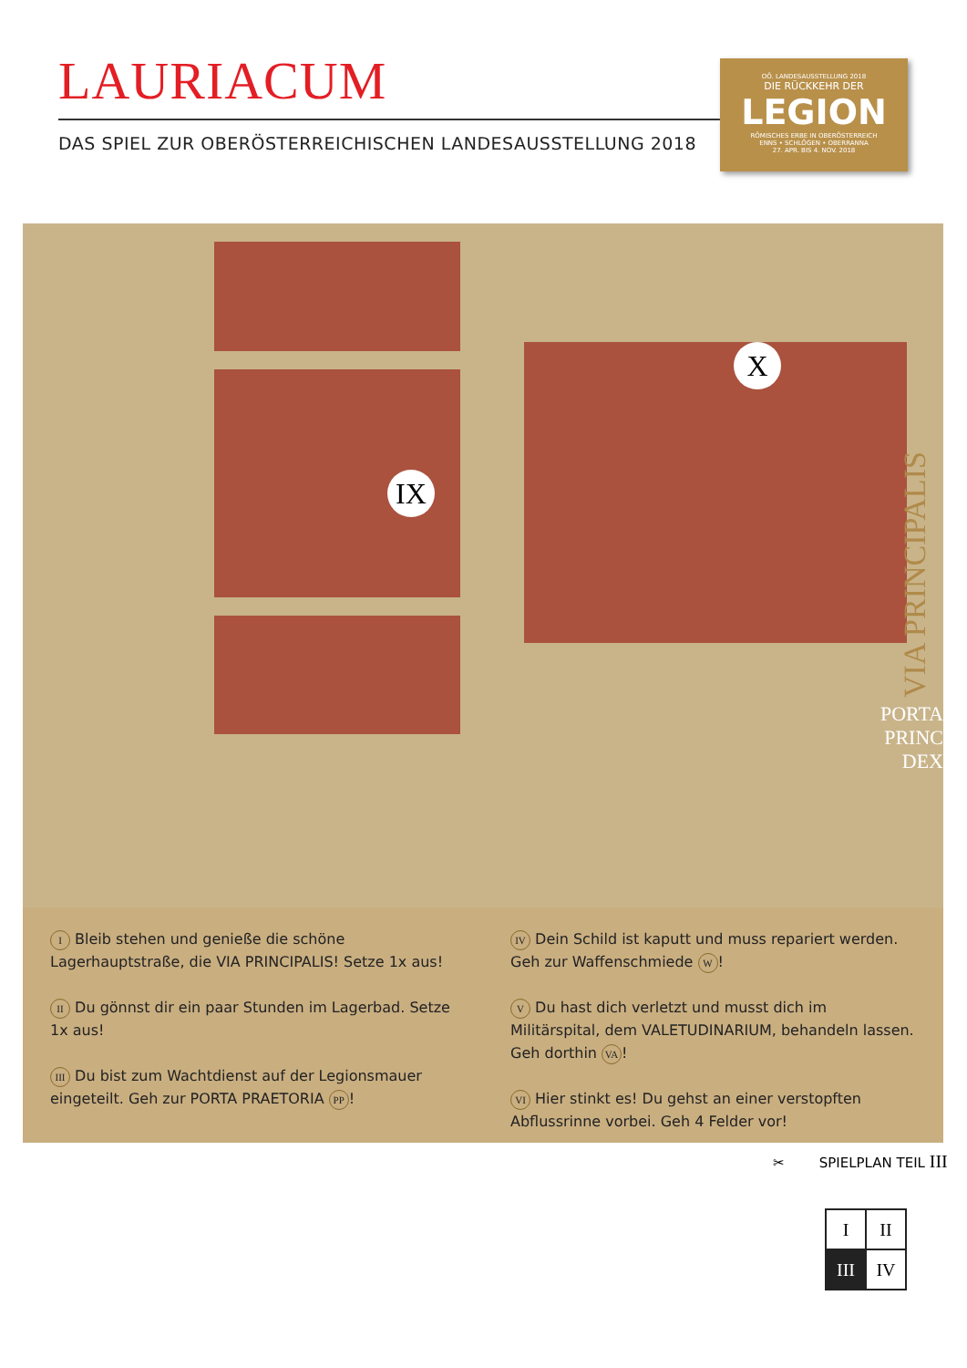LAURIACUM
DAS SPIEL ZUR OBERÖSTERREICHISCHEN LANDESAUSSTELLUNG 2018
OÖ. LANDESAUSSTELLUNG 2018
DIE RÜCKKEHR DER
LEGION
RÖMISCHES ERBE IN OBERÖSTERREICH
ENNS • SCHLÖGEN • OBERRANNA
27. APR. BIS 4. NOV. 2018
IX
X
VIA PRINCIPALIS
PORTA PRINC DEX
I Bleib stehen und genieße die schöne Lagerhauptstraße, die VIA PRINCIPALIS! Setze 1x aus!
II Du gönnst dir ein paar Stunden im Lagerbad. Setze 1x aus!
III Du bist zum Wachtdienst auf der Legionsmauer eingeteilt. Geh zur PORTA PRAETORIA PP!
IV Dein Schild ist kaputt und muss repariert werden. Geh zur Waffenschmiede W!
V Du hast dich verletzt und musst dich im Militärspital, dem VALETUDINARIUM, behandeln lassen. Geh dorthin VA!
VI Hier stinkt es! Du gehst an einer verstopften Abflussrinne vorbei. Geh 4 Felder vor!
✂ SPIELPLAN TEIL III
| I | II |
| III | IV |